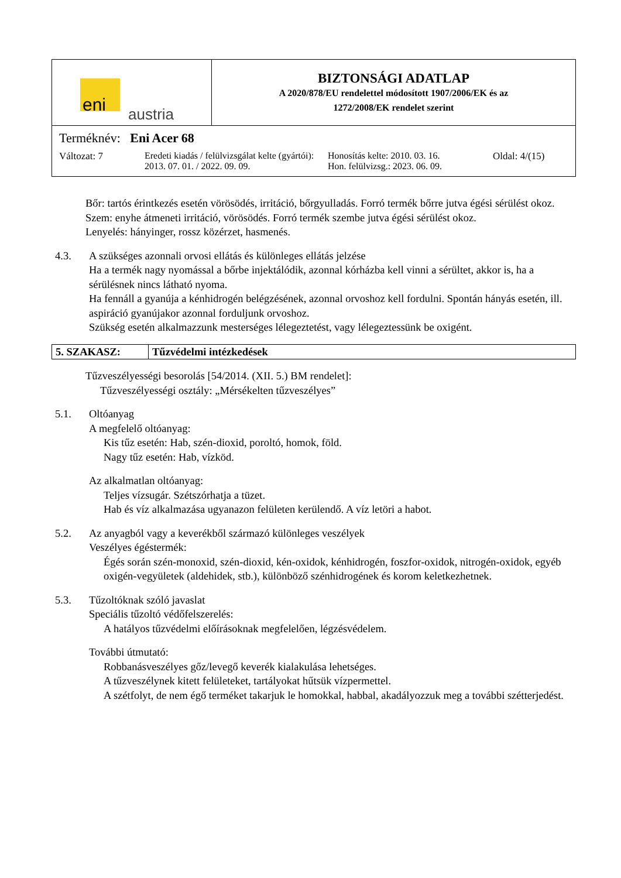| eni austria | BIZTONSÁGI ADATLAP A 2020/878/EU rendelettel módosított 1907/2006/EK és az 1272/2008/EK rendelet szerint |
| Terméknév: Eni Acer 68 Változat: 7 Eredeti kiadás / felülvizsgálat kelte (gyártói): 2013. 07. 01. / 2022. 09. 09. Honosítás kelte: 2010. 03. 16. Hon. felülvizsg.: 2023. 06. 09. Oldal: 4/(15) | |
Bőr: tartós érintkezés esetén vörösödés, irritáció, bőrgyulladás. Forró termék bőrre jutva égési sérülést okoz.
Szem: enyhe átmeneti irritáció, vörösödés. Forró termék szembe jutva égési sérülést okoz.
Lenyelés: hányinger, rossz közérzet, hasmenés.
4.3. A szükséges azonnali orvosi ellátás és különleges ellátás jelzése
Ha a termék nagy nyomással a bőrbe injektálódik, azonnal kórházba kell vinni a sérültet, akkor is, ha a sérülésnek nincs látható nyoma.
Ha fennáll a gyanúja a kénhidrogén belégzésének, azonnal orvoshoz kell fordulni. Spontán hányás esetén, ill. aspiráció gyanújakor azonnal forduljunk orvoshoz.
Szükség esetén alkalmazzunk mesterséges lélegeztetést, vagy lélegeztessünk be oxigént.
5. SZAKASZ: Tűzvédelmi intézkedések
Tűzveszélyességi besorolás [54/2014. (XII. 5.) BM rendelet]:
Tűzveszélyességi osztály: „Mérsékelten tűzveszélyes”
5.1. Oltóanyag
A megfelelő oltóanyag:
Kis tűz esetén: Hab, szén-dioxid, poroltó, homok, föld.
Nagy tűz esetén: Hab, vízköd.
Az alkalmatlan oltóanyag:
Teljes vízsugár. Szétszórhatja a tüzet.
Hab és víz alkalmazása ugyanazon felületen kerülendő. A víz letöri a habot.
5.2. Az anyagból vagy a keverékből származó különleges veszélyek
Veszélyes égéstermék:
Égés során szén-monoxid, szén-dioxid, kén-oxidok, kénhidrogén, foszfor-oxidok, nitrogén-oxidok, egyéb oxigén-vegyületek (aldehidek, stb.), különböző szénhidrogének és korom keletkezhetnek.
5.3. Tűzoltóknak szóló javaslat
Speciális tűzoltó védőfelszerelés:
A hatályos tűzvédelmi előírásoknak megfelelően, légzésvédelem.
További útmutató:
Robbanásveszélyes gőz/levegő keverék kialakulása lehetséges.
A tűzveszélynek kitett felületeket, tartályokat hűtsük vízpermettel.
A szétfolyt, de nem égő terméket takarjuk le homokkal, habbal, akadályozzuk meg a további szétterjedést.